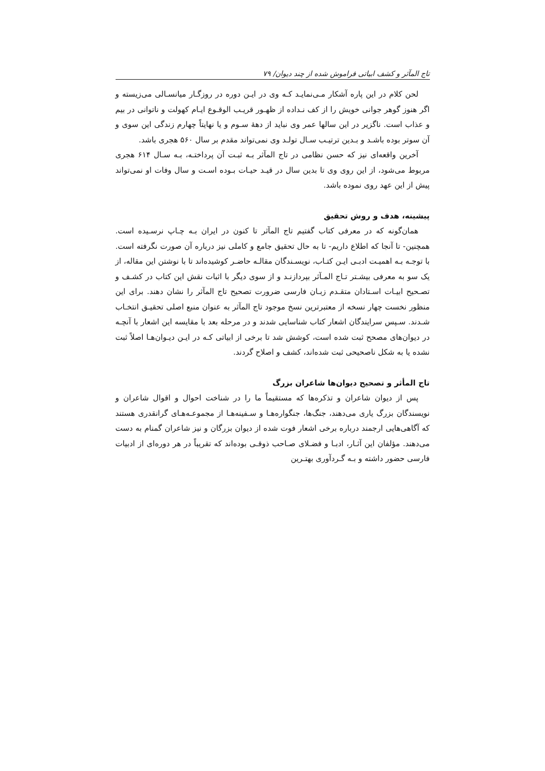تاج المآثر و کشف ابیاتی فراموش شده از چند دیوان/ ۷۹
لحن کلام در این پاره آشکار مـی‌نمایـد کـه وی در ایـن دوره در روزگـار میانسـالی می‌زیسته و اگر هنوز گوهر جوانی خویش را از کف نـداده از ظهـور قریـب الوقـوع ایـام کهولت و ناتوانی در بیم و عذاب است. ناگزیر در این سالها عمر وی نباید از دههٔ سـوم و یا نهایتاً چهارم زندگی این سوی و آن سوتر بوده باشـد و بـدین ترتیـب سـال تولـد وی نمی‌تواند مقدم بر سال ۵۶۰ هجری باشد.
آخرین واقعه‌ای نیز که حسن نظامی در تاج المآثر بـه ثبـت آن پرداختـه، بـه سـال ۶۱۴ هجری مربوط می‌شود، از این روی وی تا بدین سال در قیـد حیـات بـوده اسـت و سال وفات او نمی‌تواند پیش از این عهد روی نموده باشد.
پیشینه، هدف و روش تحقیق
همان‌گونه که در معرفی کتاب گفتیم تاج المآثر تا کنون در ایران بـه چـاپ نرسـیده است. همچنین- تا آنجا که اطلاع داریم- تا به حال تحقیق جامع و کاملی نیز درباره آن صورت نگرفته است. با توجـه بـه اهمیـت ادبـی ایـن کتـاب، نویسـندگان مقالـه حاضـر کوشیده‌اند تا با نوشتن این مقاله، از یک سو به معرفی بیشـتر تـاج المـآثر بپردازنـد و از سوی دیگر با اثبات نقش این کتاب در کشـف و تصـحیح ابیـات اسـتادان متقـدم زبـان فارسی ضرورت تصحیح تاج المآثر را نشان دهند. برای این منظور نخست چهار نسخه از معتبرترین نسخ موجود تاج المآثر به عنوان منبع اصلی تحقیـق انتخـاب شـدند. سـپس سرایندگان اشعار کتاب شناسایی شدند و در مرحله بعد با مقایسه این اشعار با آنچـه در دیوان‌های مصحح ثبت شده است، کوشش شد تا برخی از ابیاتی کـه در ایـن دیـوان‌هـا اصلاً ثبت نشده یا به شکل ناصحیحی ثبت شده‌اند، کشف و اصلاح گردند.
تاج المأثر و تصحیح دیوان‌ها شاعران بزرگ
پس از دیوان شاعران و تذکره‌ها که مستقیماً ما را در شناخت احوال و اقوال شاعران و نویسندگان بزرگ یاری می‌دهند، جنگ‌ها، جنگواره‌هـا و سـفینه‌هـا از مجموعـه‌هـای گرانقدری هستند که آگاهی‌هایی ارجمند درباره برخی اشعار فوت شده از دیوان بزرگان و نیز شاعران گمنام به دست می‌دهند. مؤلفان این آثـار، ادبـا و فضـلای صـاحب ذوقـی بوده‌اند که تقریباً در هر دوره‌ای از ادبیات فارسی حضور داشته و بـه گـردآوری بهتـرین